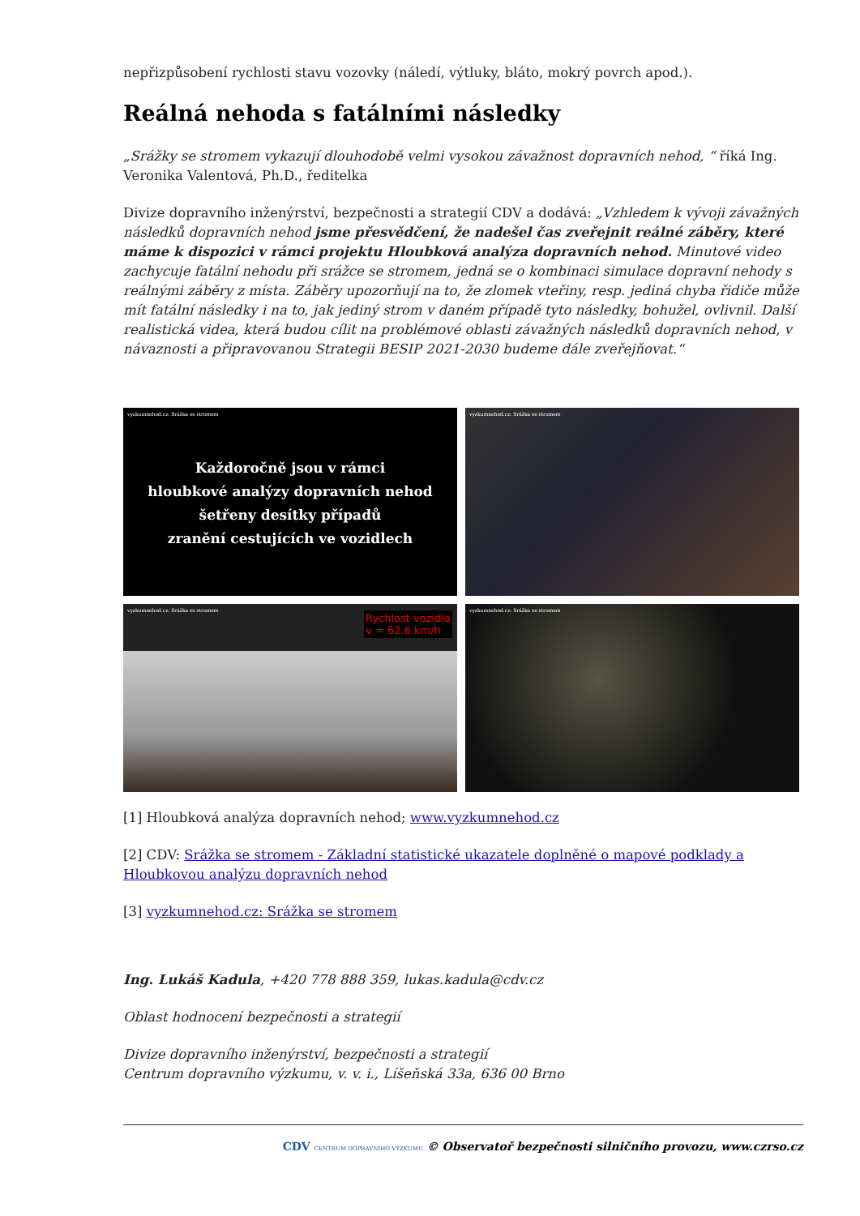nepřizpůsobení rychlosti stavu vozovky (náledí, výtluky, bláto, mokrý povrch apod.).
Reálná nehoda s fatálními následky
„Srážky se stromem vykazují dlouhodobě velmi vysokou závažnost dopravních nehod, “ říká Ing. Veronika Valentová, Ph.D., ředitelka
Divize dopravního inženýrství, bezpečnosti a strategií CDV a dodává: „Vzhledem k vývoji závažných následků dopravních nehod jsme přesvědčení, že nadešel čas zveřejnit reálné záběry, které máme k dispozici v rámci projektu Hloubková analýza dopravních nehod. Minutové video zachycuje fatální nehodu při srážce se stromem, jedná se o kombinaci simulace dopravní nehody s reálnými záběry z místa. Záběry upozorňují na to, že zlomek vteřiny, resp. jediná chyba řidiče může mít fatální následky i na to, jak jediný strom v daném případě tyto následky, bohužel, ovlivnil. Další realistická videa, která budou cílit na problémové oblasti závažných následků dopravních nehod, v návaznosti a připravovanou Strategii BESIP 2021-2030 budeme dále zveřejňovat.“
vyzkumnehod.cz: Srážka se stromem
Každoročně jsou v rámci
hloubkové analýzy dopravních nehod
šetřeny desítky případů
zranění cestujících ve vozidlech
vyzkumnehod.cz: Srážka se stromem
vyzkumnehod.cz: Srážka se stromem
Rychlost vozidla
v = 62.6 km/h
vyzkumnehod.cz: Srážka se stromem
[1] Hloubková analýza dopravních nehod; www.vyzkumnehod.cz
[2] CDV: Srážka se stromem - Základní statistické ukazatele doplněné o mapové podklady a Hloubkovou analýzu dopravních nehod
[3] vyzkumnehod.cz: Srážka se stromem
Ing. Lukáš Kadula, +420 778 888 359, lukas.kadula@cdv.cz
Oblast hodnocení bezpečnosti a strategií
Divize dopravního inženýrství, bezpečnosti a strategií
Centrum dopravního výzkumu, v. v. i., Líšeňská 33a, 636 00 Brno
CDV CENTRUM DOPRAVNÍHO VÝZKUMU © Observatoř bezpečnosti silničního provozu, www.czrso.cz